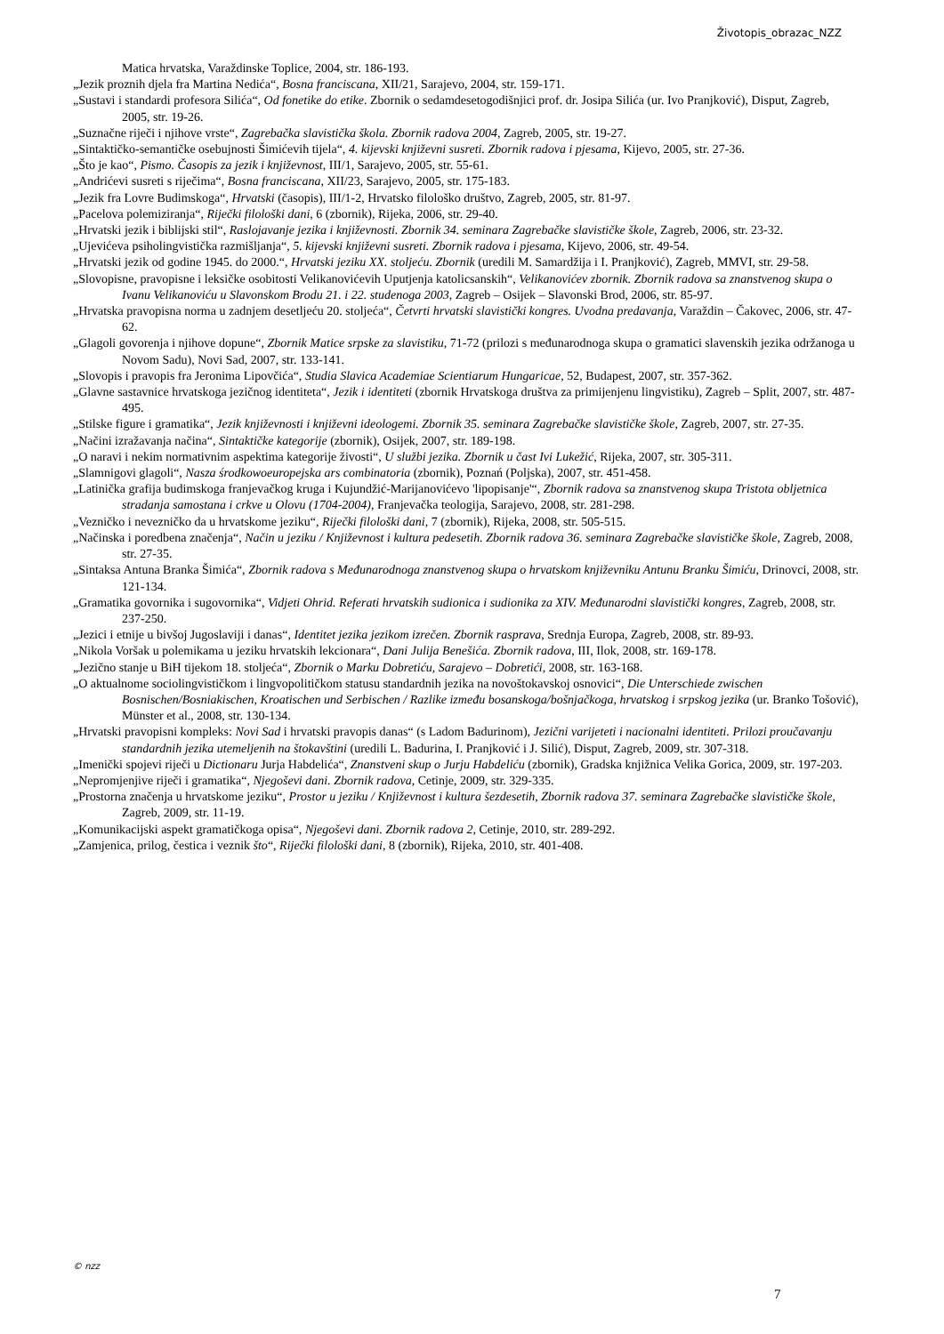Životopis_obrazac_NZZ
Matica hrvatska, Varaždinske Toplice, 2004, str. 186-193.
„Jezik proznih djela fra Martina Nedića“, Bosna franciscana, XII/21, Sarajevo, 2004, str. 159-171.
„Sustavi i standardi profesora Silića“, Od fonetike do etike. Zbornik o sedamdesetogodišnjici prof. dr. Josipa Silića (ur. Ivo Pranjković), Disput, Zagreb, 2005, str. 19-26.
„Suznačne riječi i njihove vrste“, Zagrebačka slavistička škola. Zbornik radova 2004, Zagreb, 2005, str. 19-27.
„Sintaktičko-semantičke osebujnosti Šimićevih tijela“, 4. kijevski književni susreti. Zbornik radova i pjesama, Kijevo, 2005, str. 27-36.
„Što je kao“, Pismo. Časopis za jezik i književnost, III/1, Sarajevo, 2005, str. 55-61.
„Andrićevi susreti s riječima“, Bosna franciscana, XII/23, Sarajevo, 2005, str. 175-183.
„Jezik fra Lovre Budimskoga“, Hrvatski (časopis), III/1-2, Hrvatsko filološko društvo, Zagreb, 2005, str. 81-97.
„Pacelova polemiziranja“, Riječki filološki dani, 6 (zbornik), Rijeka, 2006, str. 29-40.
„Hrvatski jezik i biblijski stil“, Raslojavanje jezika i književnosti. Zbornik 34. seminara Zagrebačke slavističke škole, Zagreb, 2006, str. 23-32.
„Ujevićeva psiholingvistička razmišljanja“, 5. kijevski književni susreti. Zbornik radova i pjesama, Kijevo, 2006, str. 49-54.
„Hrvatski jezik od godine 1945. do 2000.“, Hrvatski jeziku XX. stoljeću. Zbornik (uredili M. Samardžija i I. Pranjković), Zagreb, MMVI, str. 29-58.
„Slovopisne, pravopisne i leksičke osobitosti Velikanovićevih Uputjenja katolicsanskih“, Velikanovićev zbornik. Zbornik radova sa znanstvenog skupa o Ivanu Velikanoviću u Slavonskom Brodu 21. i 22. studenoga 2003, Zagreb – Osijek – Slavonski Brod, 2006, str. 85-97.
„Hrvatska pravopisna norma u zadnjem desetljeću 20. stoljeća“, Četvrti hrvatski slavistički kongres. Uvodna predavanja, Varaždin – Čakovec, 2006, str. 47-62.
„Glagoli govorenja i njihove dopune“, Zbornik Matice srpske za slavistiku, 71-72 (prilozi s međunarodnoga skupa o gramatici slavenskih jezika održanoga u Novom Sadu), Novi Sad, 2007, str. 133-141.
„Slovopis i pravopis fra Jeronima Lipovčića“, Studia Slavica Academiae Scientiarum Hungaricae, 52, Budapest, 2007, str. 357-362.
„Glavne sastavnice hrvatskoga jezičnog identiteta“, Jezik i identiteti (zbornik Hrvatskoga društva za primijenjenu lingvistiku), Zagreb – Split, 2007, str. 487-495.
„Stilske figure i gramatika“, Jezik književnosti i književni ideologemi. Zbornik 35. seminara Zagrebačke slavističke škole, Zagreb, 2007, str. 27-35.
„Načini izražavanja načina“, Sintaktičke kategorije (zbornik), Osijek, 2007, str. 189-198.
„O naravi i nekim normativnim aspektima kategorije živosti“, U službi jezika. Zbornik u čast Ivi Lukežić, Rijeka, 2007, str. 305-311.
„Slamnigovi glagoli“, Nasza środkowoeuropejska ars combinatoria (zbornik), Poznań (Poljska), 2007, str. 451-458.
„Latinička grafija budimskoga franjevačkog kruga i Kujundžić-Marijanovićevo 'lipopisanje'“, Zbornik radova sa znanstvenog skupa Tristota obljetnica stradanja samostana i crkve u Olovu (1704-2004), Franjevačka teologija, Sarajevo, 2008, str. 281-298.
„Vezničko i nevezničko da u hrvatskome jeziku“, Riječki filološki dani, 7 (zbornik), Rijeka, 2008, str. 505-515.
„Načinska i poredbena značenja“, Način u jeziku / Književnost i kultura pedesetih. Zbornik radova 36. seminara Zagrebačke slavističke škole, Zagreb, 2008, str. 27-35.
„Sintaksa Antuna Branka Šimića“, Zbornik radova s Međunarodnoga znanstvenog skupa o hrvatskom književniku Antunu Branku Šimiću, Drinovci, 2008, str. 121-134.
„Gramatika govornika i sugovornika“, Vidjeti Ohrid. Referati hrvatskih sudionica i sudionika za XIV. Međunarodni slavistički kongres, Zagreb, 2008, str. 237-250.
„Jezici i etnije u bivšoj Jugoslaviji i danas“, Identitet jezika jezikom izrečen. Zbornik rasprava, Srednja Europa, Zagreb, 2008, str. 89-93.
„Nikola Voršak u polemikama u jeziku hrvatskih lekcionara“, Dani Julija Benešića. Zbornik radova, III, Ilok, 2008, str. 169-178.
„Jezično stanje u BiH tijekom 18. stoljeća“, Zbornik o Marku Dobretiću, Sarajevo – Dobretići, 2008, str. 163-168.
„O aktualnome sociolingvističkom i lingvopolitičkom statusu standardnih jezika na novoštokavskoj osnovici“, Die Unterschiede zwischen Bosnischen/Bosniakischen, Kroatischen und Serbischen / Razlike između bosanskoga/bošnjačkoga, hrvatskog i srpskog jezika (ur. Branko Tošović), Münster et al., 2008, str. 130-134.
„Hrvatski pravopisni kompleks: Novi Sad i hrvatski pravopis danas“ (s Ladom Badurinom), Jezični varijeteti i nacionalni identiteti. Prilozi proučavanju standardnih jezika utemeljenih na štokavštini (uredili L. Badurina, I. Pranjković i J. Silić), Disput, Zagreb, 2009, str. 307-318.
„Imenički spojevi riječi u Dictionaru Jurja Habdelića“, Znanstveni skup o Jurju Habdeliću (zbornik), Gradska knjižnica Velika Gorica, 2009, str. 197-203.
„Nepromjenjive riječi i gramatika“, Njegoševi dani. Zbornik radova, Cetinje, 2009, str. 329-335.
„Prostorna značenja u hrvatskome jeziku“, Prostor u jeziku / Književnost i kultura šezdesetih, Zbornik radova 37. seminara Zagrebačke slavističke škole, Zagreb, 2009, str. 11-19.
„Komunikacijski aspekt gramatičkoga opisa“, Njegoševi dani. Zbornik radova 2, Cetinje, 2010, str. 289-292.
„Zamjenica, prilog, čestica i veznik što“, Riječki filološki dani, 8 (zbornik), Rijeka, 2010, str. 401-408.
© nzz
7